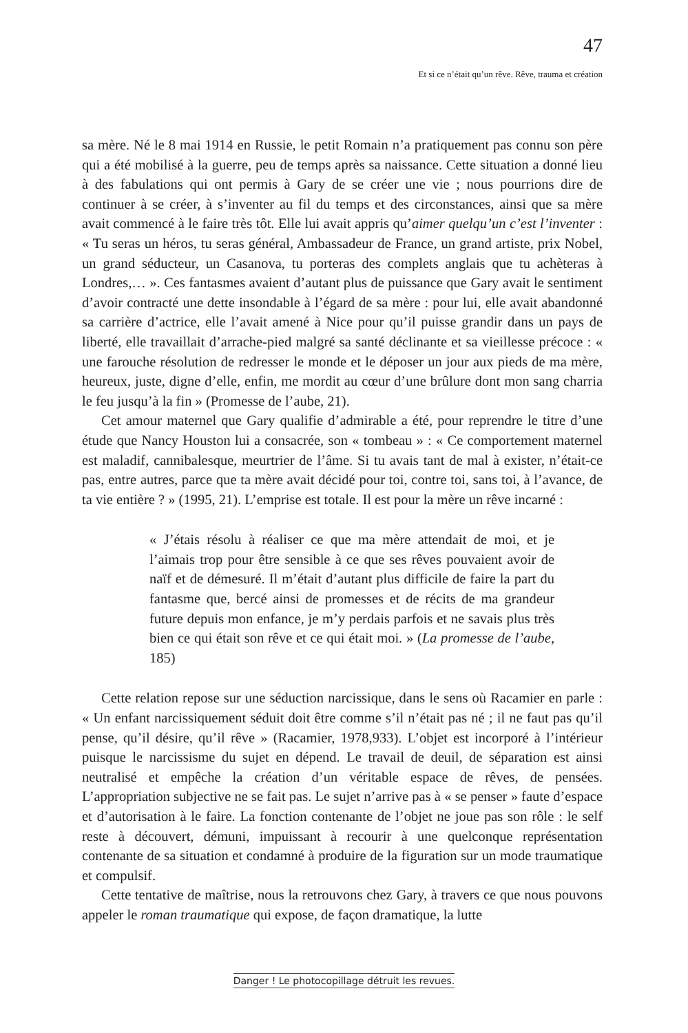47
Et si ce n’était qu’un rêve. Rêve, trauma et création
sa mère. Né le 8 mai 1914 en Russie, le petit Romain n’a pratiquement pas connu son père qui a été mobilisé à la guerre, peu de temps après sa naissance. Cette situation a donné lieu à des fabulations qui ont permis à Gary de se créer une vie ; nous pourrions dire de continuer à se créer, à s’inventer au fil du temps et des circonstances, ainsi que sa mère avait commencé à le faire très tôt. Elle lui avait appris qu’aimer quelqu’un c’est l’inventer : « Tu seras un héros, tu seras général, Ambassadeur de France, un grand artiste, prix Nobel, un grand séducteur, un Casanova, tu porteras des complets anglais que tu achèteras à Londres,… ». Ces fantasmes avaient d’autant plus de puissance que Gary avait le sentiment d’avoir contracté une dette insondable à l’égard de sa mère : pour lui, elle avait abandonné sa carrière d’actrice, elle l’avait amené à Nice pour qu’il puisse grandir dans un pays de liberté, elle travaillait d’arrache-pied malgré sa santé déclinante et sa vieillesse précoce : « une farouche résolution de redresser le monde et le déposer un jour aux pieds de ma mère, heureux, juste, digne d’elle, enfin, me mordit au cœur d’une brûlure dont mon sang charria le feu jusqu’à la fin » (Promesse de l’aube, 21).
Cet amour maternel que Gary qualifie d’admirable a été, pour reprendre le titre d’une étude que Nancy Houston lui a consacrée, son « tombeau » : « Ce comportement maternel est maladif, cannibalesque, meurtrier de l’âme. Si tu avais tant de mal à exister, n’était-ce pas, entre autres, parce que ta mère avait décidé pour toi, contre toi, sans toi, à l’avance, de ta vie entière ? » (1995, 21). L’emprise est totale. Il est pour la mère un rêve incarné :
« J’étais résolu à réaliser ce que ma mère attendait de moi, et je l’aimais trop pour être sensible à ce que ses rêves pouvaient avoir de naïf et de démesuré. Il m’était d’autant plus difficile de faire la part du fantasme que, bercé ainsi de promesses et de récits de ma grandeur future depuis mon enfance, je m’y perdais parfois et ne savais plus très bien ce qui était son rêve et ce qui était moi. » (La promesse de l’aube, 185)
Cette relation repose sur une séduction narcissique, dans le sens où Racamier en parle : « Un enfant narcissiquement séduit doit être comme s’il n’était pas né ; il ne faut pas qu’il pense, qu’il désire, qu’il rêve » (Racamier, 1978,933). L’objet est incorporé à l’intérieur puisque le narcissisme du sujet en dépend. Le travail de deuil, de séparation est ainsi neutralisé et empêche la création d’un véritable espace de rêves, de pensées. L’appropriation subjective ne se fait pas. Le sujet n’arrive pas à « se penser » faute d’espace et d’autorisation à le faire. La fonction contenante de l’objet ne joue pas son rôle : le self reste à découvert, démuni, impuissant à recourir à une quelconque représentation contenante de sa situation et condamné à produire de la figuration sur un mode traumatique et compulsif.
Cette tentative de maîtrise, nous la retrouvons chez Gary, à travers ce que nous pouvons appeler le roman traumatique qui expose, de façon dramatique, la lutte
Danger ! Le photocopillage détruit les revues.